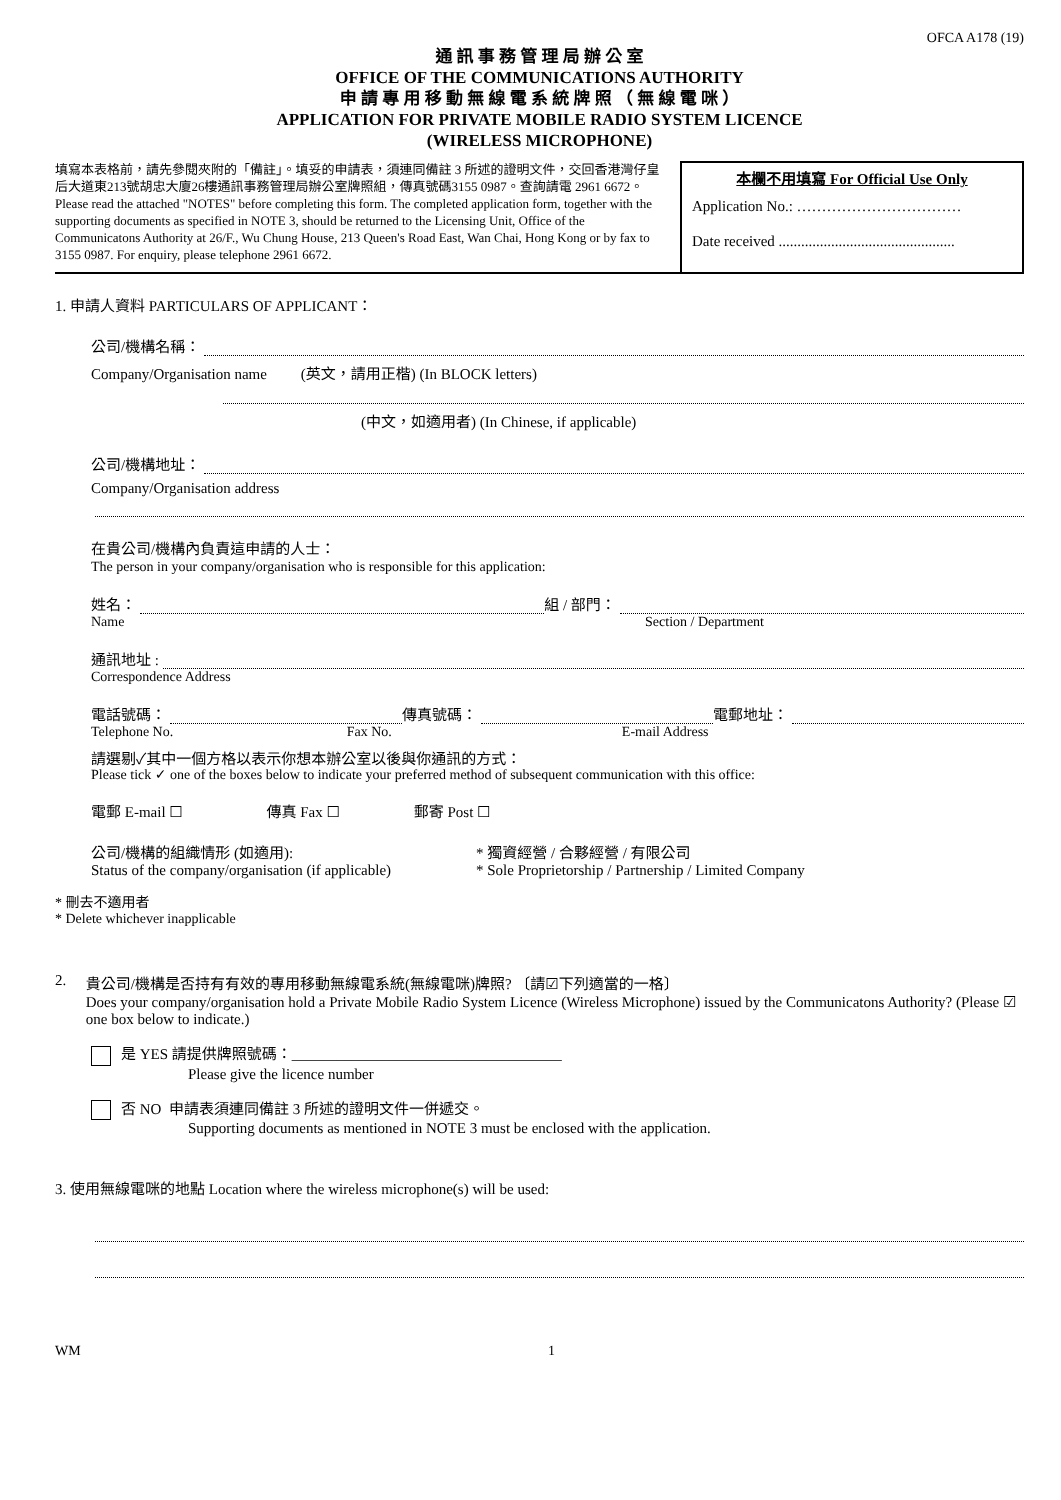OFCA A178 (19)
通 訊 事 務 管 理 局 辦 公 室
OFFICE OF THE COMMUNICATIONS AUTHORITY
申 請 專 用 移 動 無 線 電 系 統 牌 照 （ 無 線 電 咪 ）
APPLICATION FOR PRIVATE MOBILE RADIO SYSTEM LICENCE
(WIRELESS MICROPHONE)
填寫本表格前，請先參閱夾附的「備註」。填妥的申請表，須連同備註 3 所述的證明文件，交回香港灣仔皇后大道東213號胡忠大廈26樓通訊事務管理局辦公室牌照組，傳真號碼3155 0987。查詢請電 2961 6672。
Please read the attached "NOTES" before completing this form. The completed application form, together with the supporting documents as specified in NOTE 3, should be returned to the Licensing Unit, Office of the Communicatons Authority at 26/F., Wu Chung House, 213 Queen's Road East, Wan Chai, Hong Kong or by fax to 3155 0987. For enquiry, please telephone 2961 6672.
本欄不用填寫 For Official Use Only
Application No.: ……………………………
Date received ...............................................
1. 申請人資料 PARTICULARS OF APPLICANT：
公司/機構名稱：
Company/Organisation name (英文，請用正楷) (In BLOCK letters)
(中文，如適用者) (In Chinese, if applicable)
公司/機構地址：
Company/Organisation address
在貴公司/機構內負責這申請的人士：
The person in your company/organisation who is responsible for this application:
姓名： 組 / 部門：
Name Section / Department
通訊地址 :
Correspondence Address
電話號碼： 傳真號碼： 電郵地址：
Telephone No. Fax No. E-mail Address
請選剔✓其中一個方格以表示你想本辦公室以後與你通訊的方式：
Please tick ✓ one of the boxes below to indicate your preferred method of subsequent communication with this office:
電郵 E-mail ☐ 傳真 Fax ☐ 郵寄 Post ☐
公司/機構的組織情形 (如適用):
Status of the company/organisation (if applicable)
* 獨資經營 / 合夥經營 / 有限公司
* Sole Proprietorship / Partnership / Limited Company
* 刪去不適用者
* Delete whichever inapplicable
2. 貴公司/機構是否持有有效的專用移動無線電系統(無線電咪)牌照? 〔請☑下列適當的一格〕
Does your company/organisation hold a Private Mobile Radio System Licence (Wireless Microphone) issued by the Communicatons Authority? (Please ☑ one box below to indicate.)
是 YES 請提供牌照號碼：____________________________________
Please give the licence number
否 NO 申請表須連同備註 3 所述的證明文件一併遞交。
Supporting documents as mentioned in NOTE 3 must be enclosed with the application.
3. 使用無線電咪的地點 Location where the wireless microphone(s) will be used:
WM 1